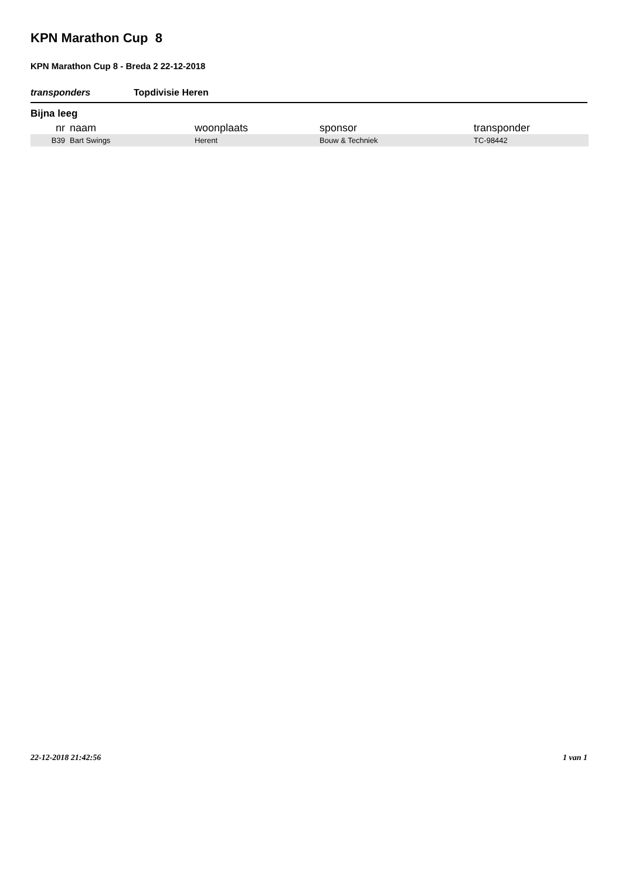KPN Marathon Cup 8
KPN Marathon Cup 8 - Breda 2 22-12-2018
transponders Topdivisie Heren
Bijna leeg
| nr | naam | woonplaats | sponsor | transponder |
| --- | --- | --- | --- | --- |
| B39 | Bart Swings | Herent | Bouw & Techniek | TC-98442 |
22-12-2018 21:42:56 1 van 1